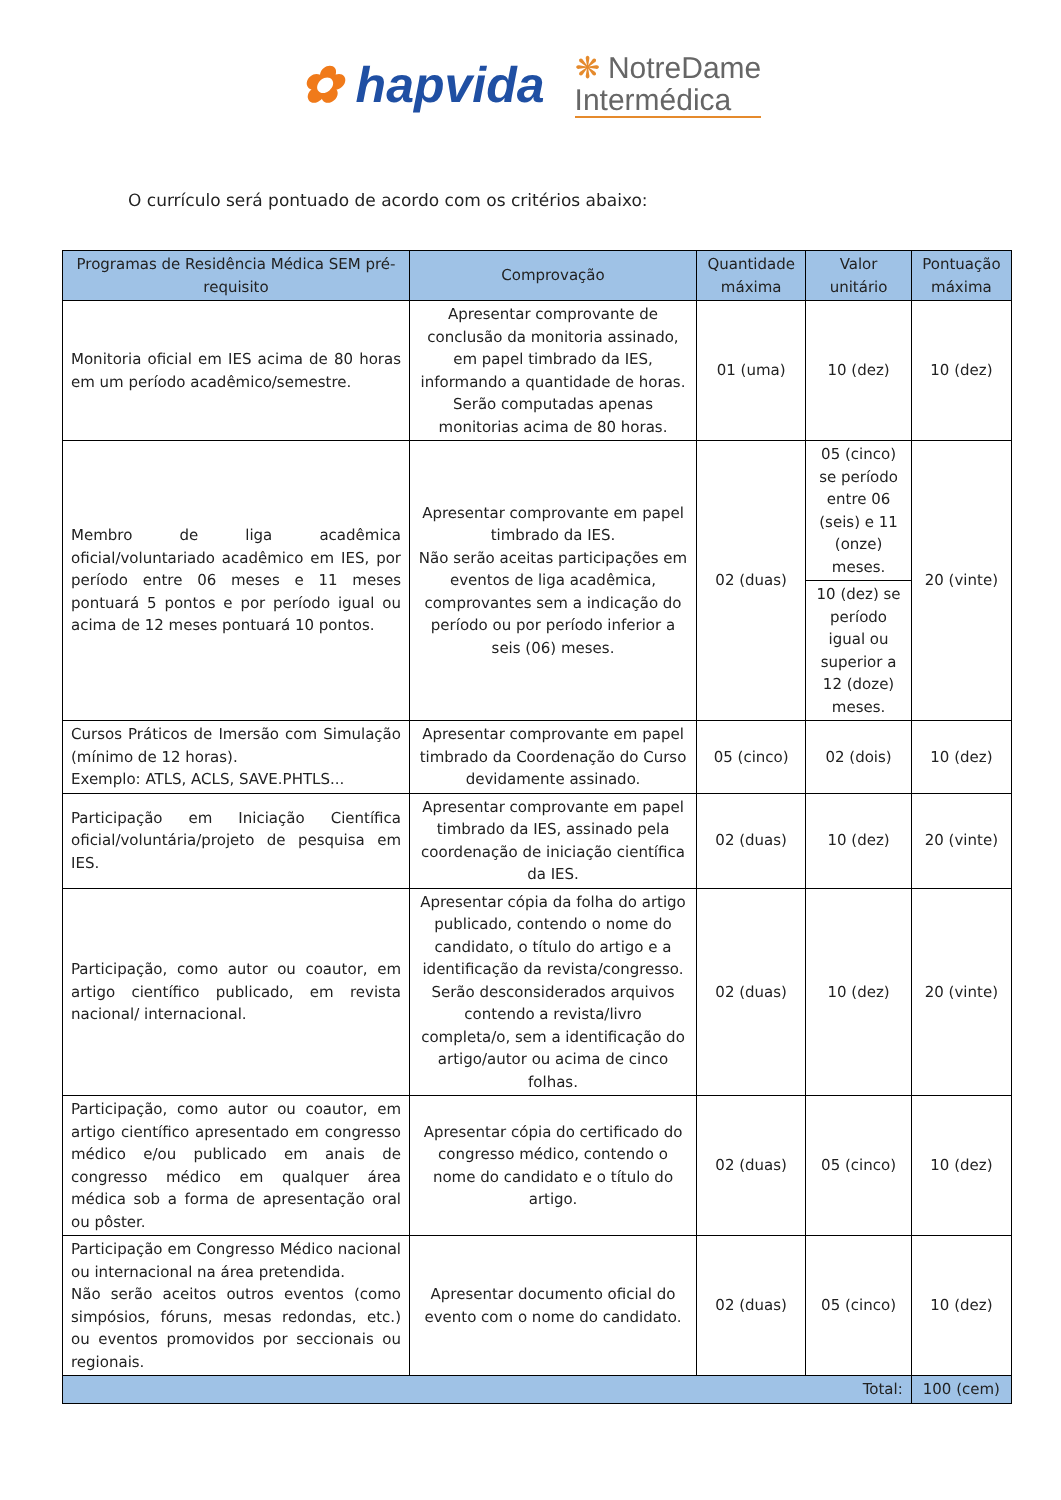✿ hapvida
❋ NotreDame
Intermédica
O currículo será pontuado de acordo com os critérios abaixo:
| Programas de Residência Médica SEM pré-requisito | Comprovação | Quantidade máxima | Valor unitário | Pontuação máxima |
| --- | --- | --- | --- | --- |
| Monitoria oficial em IES acima de 80 horas em um período acadêmico/semestre. | Apresentar comprovante de conclusão da monitoria assinado, em papel timbrado da IES, informando a quantidade de horas. Serão computadas apenas monitorias acima de 80 horas. | 01 (uma) | 10 (dez) | 10 (dez) |
| Membro de liga acadêmica oficial/voluntariado acadêmico em IES, por período entre 06 meses e 11 meses pontuará 5 pontos e por período igual ou acima de 12 meses pontuará 10 pontos. | Apresentar comprovante em papel timbrado da IES. Não serão aceitas participações em eventos de liga acadêmica, comprovantes sem a indicação do período ou por período inferior a seis (06) meses. | 02 (duas) | 05 (cinco) se período entre 06 (seis) e 11 (onze) meses. | 20 (vinte) |
| | | | 10 (dez) se período igual ou superior a 12 (doze) meses. | |
| Cursos Práticos de Imersão com Simulação (mínimo de 12 horas). Exemplo: ATLS, ACLS, SAVE.PHTLS... | Apresentar comprovante em papel timbrado da Coordenação do Curso devidamente assinado. | 05 (cinco) | 02 (dois) | 10 (dez) |
| Participação em Iniciação Científica oficial/voluntária/projeto de pesquisa em IES. | Apresentar comprovante em papel timbrado da IES, assinado pela coordenação de iniciação científica da IES. | 02 (duas) | 10 (dez) | 20 (vinte) |
| Participação, como autor ou coautor, em artigo científico publicado, em revista nacional/ internacional. | Apresentar cópia da folha do artigo publicado, contendo o nome do candidato, o título do artigo e a identificação da revista/congresso. Serão desconsiderados arquivos contendo a revista/livro completa/o, sem a identificação do artigo/autor ou acima de cinco folhas. | 02 (duas) | 10 (dez) | 20 (vinte) |
| Participação, como autor ou coautor, em artigo científico apresentado em congresso médico e/ou publicado em anais de congresso médico em qualquer área médica sob a forma de apresentação oral ou pôster. | Apresentar cópia do certificado do congresso médico, contendo o nome do candidato e o título do artigo. | 02 (duas) | 05 (cinco) | 10 (dez) |
| Participação em Congresso Médico nacional ou internacional na área pretendida. Não serão aceitos outros eventos (como simpósios, fóruns, mesas redondas, etc.) ou eventos promovidos por seccionais ou regionais. | Apresentar documento oficial do evento com o nome do candidato. | 02 (duas) | 05 (cinco) | 10 (dez) |
| Total: | | | | 100 (cem) |